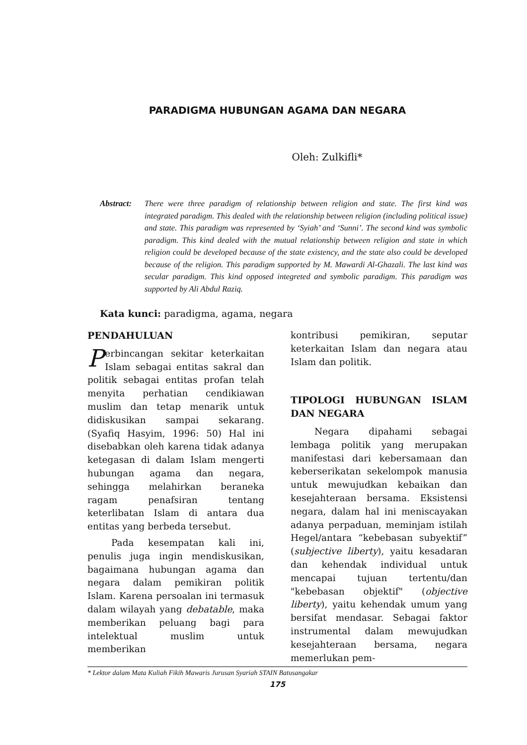PARADIGMA HUBUNGAN AGAMA DAN NEGARA
Oleh: Zulkifli*
Abstract:
There were three paradigm of relationship between religion and state. The first kind was integrated paradigm. This dealed with the relationship between religion (including political issue) and state. This paradigm was represented by ‘Syiah’ and ‘Sunni’. The second kind was symbolic paradigm. This kind dealed with the mutual relationship between religion and state in which religion could be developed because of the state existency, and the state also could be developed because of the religion. This paradigm supported by M. Mawardi Al-Ghazali. The last kind was secular paradigm. This kind opposed integreted and symbolic paradigm. This paradigm was supported by Ali Abdul Raziq.
Kata kunci: paradigma, agama, negara
PENDAHULUAN
Perbincangan sekitar keterkaitan Islam sebagai entitas sakral dan politik sebagai entitas profan telah menyita perhatian cendikiawan muslim dan tetap menarik untuk didiskusikan sampai sekarang. (Syafiq Hasyim, 1996: 50) Hal ini disebabkan oleh karena tidak adanya ketegasan di dalam Islam mengerti hubungan agama dan negara, sehingga melahirkan beraneka ragam penafsiran tentang keterlibatan Islam di antara dua entitas yang berbeda tersebut.
Pada kesempatan kali ini, penulis juga ingin mendiskusikan, bagaimana hubungan agama dan negara dalam pemikiran politik Islam. Karena persoalan ini termasuk dalam wilayah yang debatable, maka memberikan peluang bagi para intelektual muslim untuk memberikan
kontribusi pemikiran, seputar keterkaitan Islam dan negara atau Islam dan politik.
TIPOLOGI HUBUNGAN ISLAM DAN NEGARA
Negara dipahami sebagai lembaga politik yang merupakan manifestasi dari kebersamaan dan keberserikatan sekelompok manusia untuk mewujudkan kebaikan dan kesejahteraan bersama. Eksistensi negara, dalam hal ini meniscayakan adanya perpaduan, meminjam istilah Hegel/antara “kebebasan subyektif” (subjective liberty), yaitu kesadaran dan kehendak individual untuk mencapai tujuan tertentu/dan "kebebasan objektif" (objective liberty), yaitu kehendak umum yang bersifat mendasar. Sebagai faktor instrumental dalam mewujudkan kesejahteraan bersama, negara memerlukan pem-
* Lektor dalam Mata Kuliah Fikih Mawaris Jurusan Syariah STAIN Batusangakar
175